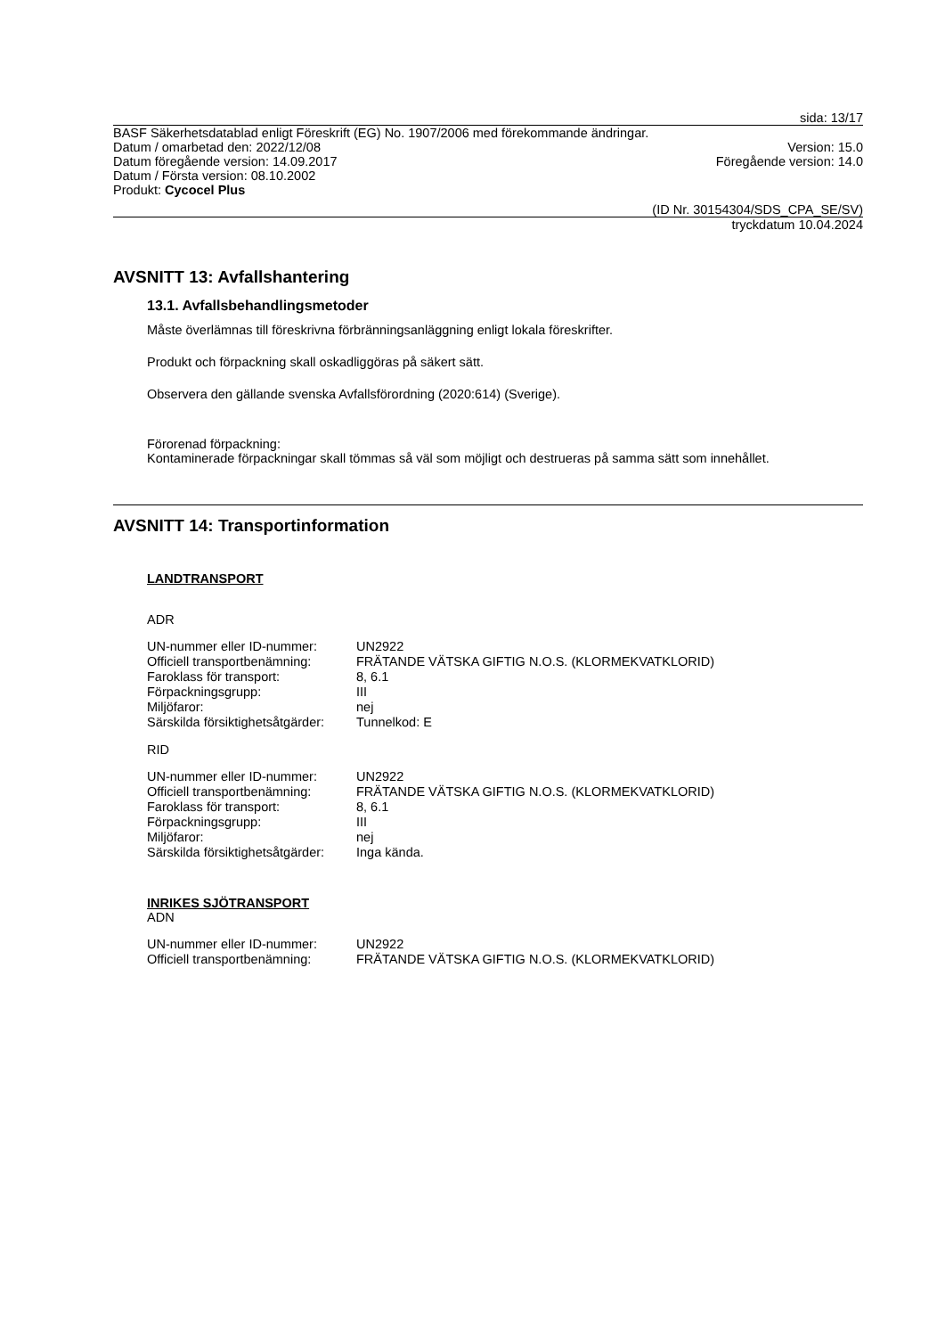sida: 13/17
BASF Säkerhetsdatablad enligt Föreskrift (EG) No. 1907/2006 med förekommande ändringar.
Datum / omarbetad den: 2022/12/08 Version: 15.0
Datum föregående version: 14.09.2017 Föregående version: 14.0
Datum / Första version: 08.10.2002
Produkt: Cycocel Plus
(ID Nr. 30154304/SDS_CPA_SE/SV)
tryckdatum 10.04.2024
AVSNITT 13: Avfallshantering
13.1. Avfallsbehandlingsmetoder
Måste överlämnas till föreskrivna förbränningsanläggning enligt lokala föreskrifter.
Produkt och förpackning skall oskadliggöras på säkert sätt.
Observera den gällande svenska Avfallsförordning (2020:614) (Sverige).
Förorenad förpackning:
Kontaminerade förpackningar skall tömmas så väl som möjligt och destrueras på samma sätt som innehållet.
AVSNITT 14: Transportinformation
LANDTRANSPORT
ADR
| UN-nummer eller ID-nummer: | UN2922 |
| Officiell transportbenämning: | FRÄTANDE VÄTSKA GIFTIG N.O.S. (KLORMEKVATKLORID) |
| Faroklass för transport: | 8, 6.1 |
| Förpackningsgrupp: | III |
| Miljöfaror: | nej |
| Särskilda försiktighetsåtgärder: | Tunnelkod: E |
RID
| UN-nummer eller ID-nummer: | UN2922 |
| Officiell transportbenämning: | FRÄTANDE VÄTSKA GIFTIG N.O.S. (KLORMEKVATKLORID) |
| Faroklass för transport: | 8, 6.1 |
| Förpackningsgrupp: | III |
| Miljöfaror: | nej |
| Särskilda försiktighetsåtgärder: | Inga kända. |
INRIKES SJÖTRANSPORT
ADN
| UN-nummer eller ID-nummer: | UN2922 |
| Officiell transportbenämning: | FRÄTANDE VÄTSKA GIFTIG N.O.S. (KLORMEKVATKLORID) |